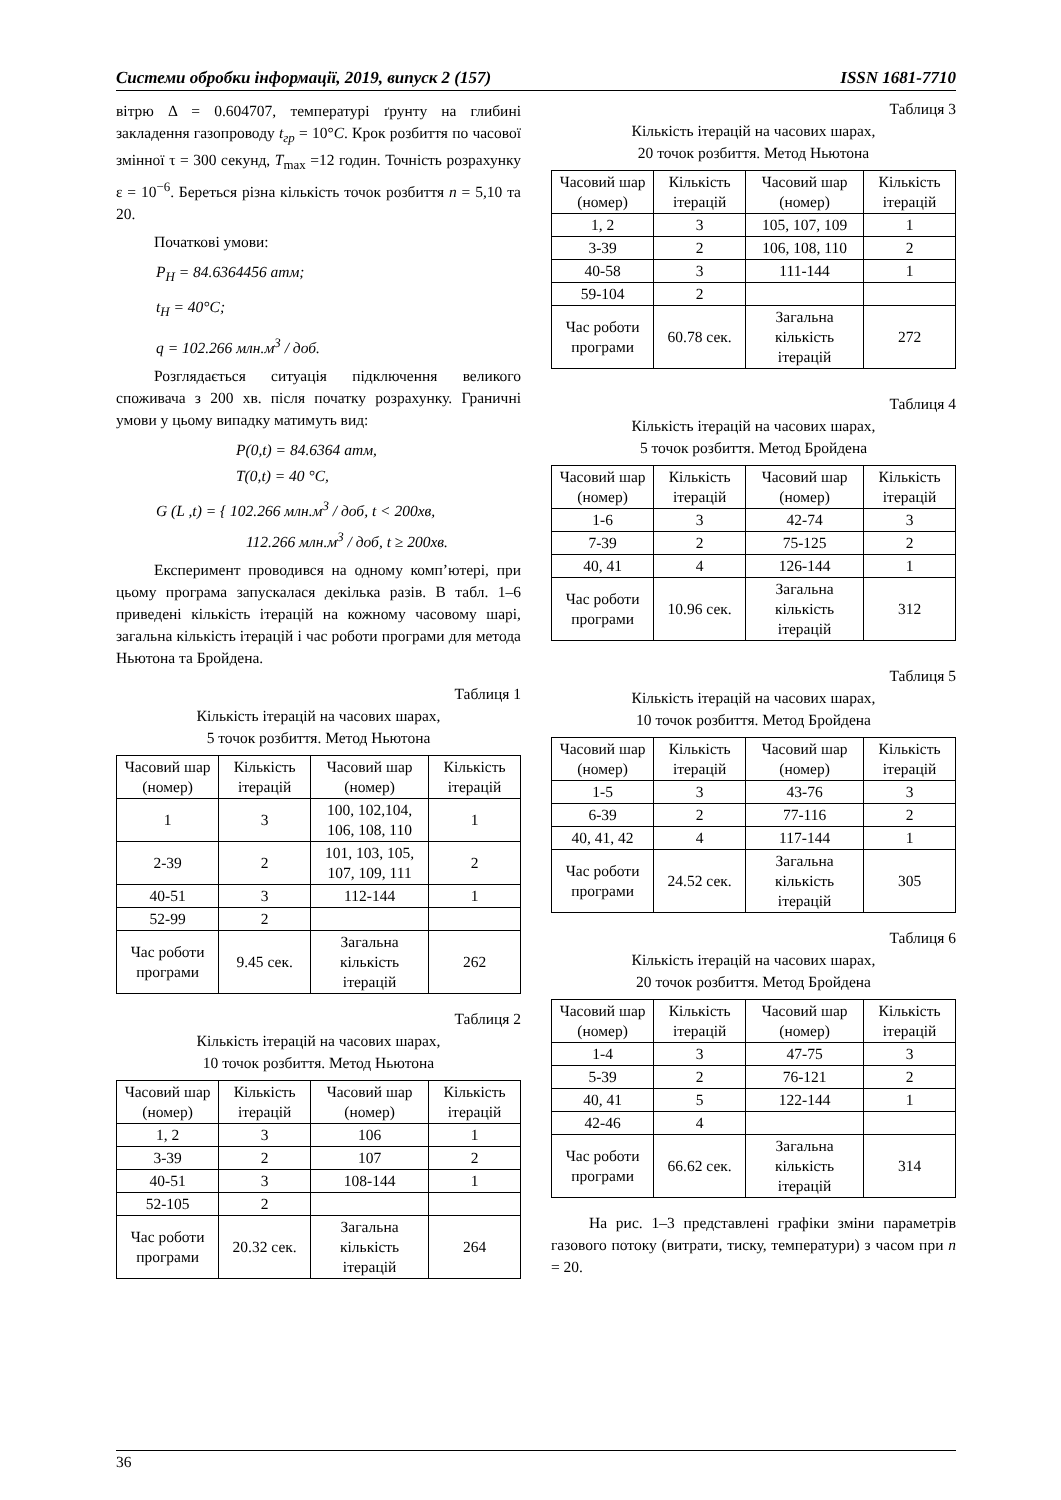Системи обробки інформації, 2019, випуск 2 (157) ISSN 1681-7710
вітрю Δ = 0.604707, температурі ґрунту на глибині закладення газопроводу t<sub>гр</sub> = 10°C. Крок розбиття по часової змінної τ = 300 секунд, T<sub>max</sub> =12 годин. Точність розрахунку ε = 10<sup>−6</sup>. Береться різна кількість точок розбиття n = 5,10 та 20.
Початкові умови:
P<sub>H</sub> = 84.6364456 атм;
t<sub>H</sub> = 40°C;
q = 102.266 млн.м<sup>3</sup> / доб.
Розглядається ситуація підключення великого споживача з 200 хв. після початку розрахунку. Граничні умови у цьому випадку матимуть вид:
P(0,t) = 84.6364 атм,
T(0,t) = 40 °C,
G (L ,t) = { 102.266 млн.м<sup>3</sup> / доб, t < 200хв,
112.266 млн.м<sup>3</sup> / доб, t ≥ 200хв.
Експеримент проводився на одному комп’ютері, при цьому програма запускалася декілька разів. В табл. 1–6 приведені кількість ітерацій на кожному часовому шарі, загальна кількість ітерацій і час роботи програми для метода Ньютона та Бройдена.
Таблиця 1
Кількість ітерацій на часових шарах,
5 точок розбиття. Метод Ньютона
| Часовий шар (номер) | Кількість ітерацій | Часовий шар (номер) | Кількість ітерацій |
| --- | --- | --- | --- |
| 1 | 3 | 100, 102,104, 106, 108, 110 | 1 |
| 2-39 | 2 | 101, 103, 105, 107, 109, 111 | 2 |
| 40-51 | 3 | 112-144 | 1 |
| 52-99 | 2 | | |
| Час роботи програми | 9.45 сек. | Загальна кількість ітерацій | 262 |
Таблиця 2
Кількість ітерацій на часових шарах,
10 точок розбиття. Метод Ньютона
| Часовий шар (номер) | Кількість ітерацій | Часовий шар (номер) | Кількість ітерацій |
| --- | --- | --- | --- |
| 1, 2 | 3 | 106 | 1 |
| 3-39 | 2 | 107 | 2 |
| 40-51 | 3 | 108-144 | 1 |
| 52-105 | 2 | | |
| Час роботи програми | 20.32 сек. | Загальна кількість ітерацій | 264 |
Таблиця 3
Кількість ітерацій на часових шарах,
20 точок розбиття. Метод Ньютона
| Часовий шар (номер) | Кількість ітерацій | Часовий шар (номер) | Кількість ітерацій |
| --- | --- | --- | --- |
| 1, 2 | 3 | 105, 107, 109 | 1 |
| 3-39 | 2 | 106, 108, 110 | 2 |
| 40-58 | 3 | 111-144 | 1 |
| 59-104 | 2 | | |
| Час роботи програми | 60.78 сек. | Загальна кількість ітерацій | 272 |
Таблиця 4
Кількість ітерацій на часових шарах,
5 точок розбиття. Метод Бройдена
| Часовий шар (номер) | Кількість ітерацій | Часовий шар (номер) | Кількість ітерацій |
| --- | --- | --- | --- |
| 1-6 | 3 | 42-74 | 3 |
| 7-39 | 2 | 75-125 | 2 |
| 40, 41 | 4 | 126-144 | 1 |
| Час роботи програми | 10.96 сек. | Загальна кількість ітерацій | 312 |
Таблиця 5
Кількість ітерацій на часових шарах,
10 точок розбиття. Метод Бройдена
| Часовий шар (номер) | Кількість ітерацій | Часовий шар (номер) | Кількість ітерацій |
| --- | --- | --- | --- |
| 1-5 | 3 | 43-76 | 3 |
| 6-39 | 2 | 77-116 | 2 |
| 40, 41, 42 | 4 | 117-144 | 1 |
| Час роботи програми | 24.52 сек. | Загальна кількість ітерацій | 305 |
Таблиця 6
Кількість ітерацій на часових шарах,
20 точок розбиття. Метод Бройдена
| Часовий шар (номер) | Кількість ітерацій | Часовий шар (номер) | Кількість ітерацій |
| --- | --- | --- | --- |
| 1-4 | 3 | 47-75 | 3 |
| 5-39 | 2 | 76-121 | 2 |
| 40, 41 | 5 | 122-144 | 1 |
| 42-46 | 4 | | |
| Час роботи програми | 66.62 сек. | Загальна кількість ітерацій | 314 |
На рис. 1–3 представлені графіки зміни параметрів газового потоку (витрати, тиску, температури) з часом при n = 20.
36